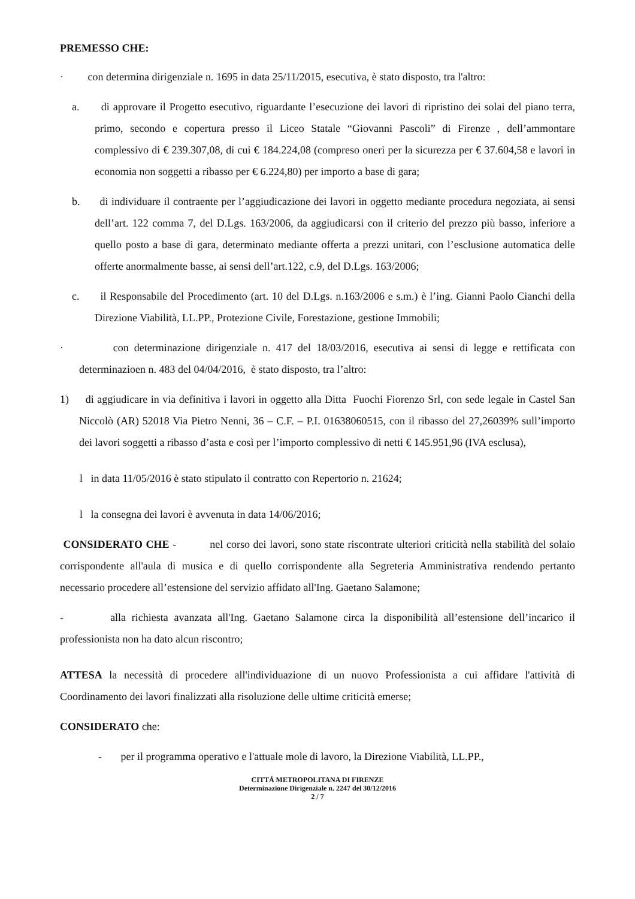PREMESSO CHE:
· con determina dirigenziale n. 1695 in data 25/11/2015, esecutiva, è stato disposto, tra l'altro:
a. di approvare il Progetto esecutivo, riguardante l’esecuzione dei lavori di ripristino dei solai del piano terra, primo, secondo e copertura presso il Liceo Statale “Giovanni Pascoli” di Firenze , dell’ammontare complessivo di € 239.307,08, di cui € 184.224,08 (compreso oneri per la sicurezza per € 37.604,58 e lavori in economia non soggetti a ribasso per € 6.224,80) per importo a base di gara;
b. di individuare il contraente per l’aggiudicazione dei lavori in oggetto mediante procedura negoziata, ai sensi dell’art. 122 comma 7, del D.Lgs. 163/2006, da aggiudicarsi con il criterio del prezzo più basso, inferiore a quello posto a base di gara, determinato mediante offerta a prezzi unitari, con l’esclusione automatica delle offerte anormalmente basse, ai sensi dell’art.122, c.9, del D.Lgs. 163/2006;
c. il Responsabile del Procedimento (art. 10 del D.Lgs. n.163/2006 e s.m.) è l’ing. Gianni Paolo Cianchi della Direzione Viabilità, LL.PP., Protezione Civile, Forestazione, gestione Immobili;
· con determinazione dirigenziale n. 417 del 18/03/2016, esecutiva ai sensi di legge e rettificata con determinazioen n. 483 del 04/04/2016, è stato disposto, tra l’altro:
1) di aggiudicare in via definitiva i lavori in oggetto alla Ditta Fuochi Fiorenzo Srl, con sede legale in Castel San Niccolò (AR) 52018 Via Pietro Nenni, 36 – C.F. – P.I. 01638060515, con il ribasso del 27,26039% sull’importo dei lavori soggetti a ribasso d’asta e così per l’importo complessivo di netti € 145.951,96 (IVA esclusa),
l in data 11/05/2016 è stato stipulato il contratto con Repertorio n. 21624;
l la consegna dei lavori è avvenuta in data 14/06/2016;
CONSIDERATO CHE - nel corso dei lavori, sono state riscontrate ulteriori criticità nella stabilità del solaio corrispondente all'aula di musica e di quello corrispondente alla Segreteria Amministrativa rendendo pertanto necessario procedere all’estensione del servizio affidato all'Ing. Gaetano Salamone;
- alla richiesta avanzata all'Ing. Gaetano Salamone circa la disponibilità all’estensione dell’incarico il professionista non ha dato alcun riscontro;
ATTESA la necessità di procedere all'individuazione di un nuovo Professionista a cui affidare l'attività di Coordinamento dei lavori finalizzati alla risoluzione delle ultime criticità emerse;
CONSIDERATO che:
- per il programma operativo e l'attuale mole di lavoro, la Direzione Viabilità, LL.PP.,
CITTÁ METROPOLITANA DI FIRENZE
Determinazione Dirigenziale n. 2247 del 30/12/2016
2 / 7